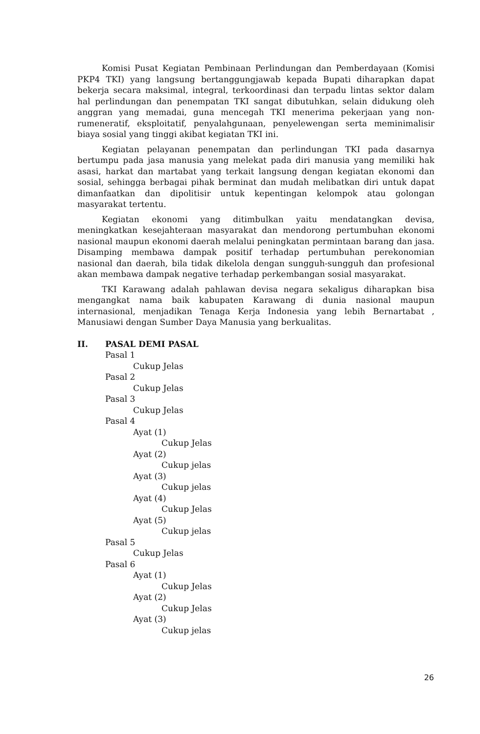Komisi Pusat Kegiatan Pembinaan Perlindungan dan Pemberdayaan (Komisi PKP4 TKI) yang langsung bertanggungjawab kepada Bupati diharapkan dapat bekerja secara maksimal, integral, terkoordinasi dan terpadu lintas sektor dalam hal perlindungan dan penempatan TKI sangat dibutuhkan, selain didukung oleh anggran yang memadai, guna mencegah TKI menerima pekerjaan yang non-rumeneratif, eksploitatif, penyalahgunaan, penyelewengan serta meminimalisir biaya sosial yang tinggi akibat kegiatan TKI ini.
Kegiatan pelayanan penempatan dan perlindungan TKI pada dasarnya bertumpu pada jasa manusia yang melekat pada diri manusia yang memiliki hak asasi, harkat dan martabat yang terkait langsung dengan kegiatan ekonomi dan sosial, sehingga berbagai pihak berminat dan mudah melibatkan diri untuk dapat dimanfaatkan dan dipolitisir untuk kepentingan kelompok atau golongan masyarakat tertentu.
Kegiatan ekonomi yang ditimbulkan yaitu mendatangkan devisa, meningkatkan kesejahteraan masyarakat dan mendorong pertumbuhan ekonomi nasional maupun ekonomi daerah melalui peningkatan permintaan barang dan jasa. Disamping membawa dampak positif terhadap pertumbuhan perekonomian nasional dan daerah, bila tidak dikelola dengan sungguh-sungguh dan profesional akan membawa dampak negative terhadap perkembangan sosial masyarakat.
TKI Karawang adalah pahlawan devisa negara sekaligus diharapkan bisa mengangkat nama baik kabupaten Karawang di dunia nasional maupun internasional, menjadikan Tenaga Kerja Indonesia yang lebih Bernartabat , Manusiawi dengan Sumber Daya Manusia yang berkualitas.
II. PASAL DEMI PASAL
Pasal 1
Cukup Jelas
Pasal 2
Cukup Jelas
Pasal 3
Cukup Jelas
Pasal 4
Ayat (1)
Cukup Jelas
Ayat (2)
Cukup jelas
Ayat (3)
Cukup jelas
Ayat (4)
Cukup Jelas
Ayat (5)
Cukup jelas
Pasal 5
Cukup Jelas
Pasal 6
Ayat (1)
Cukup Jelas
Ayat (2)
Cukup Jelas
Ayat (3)
Cukup jelas
26